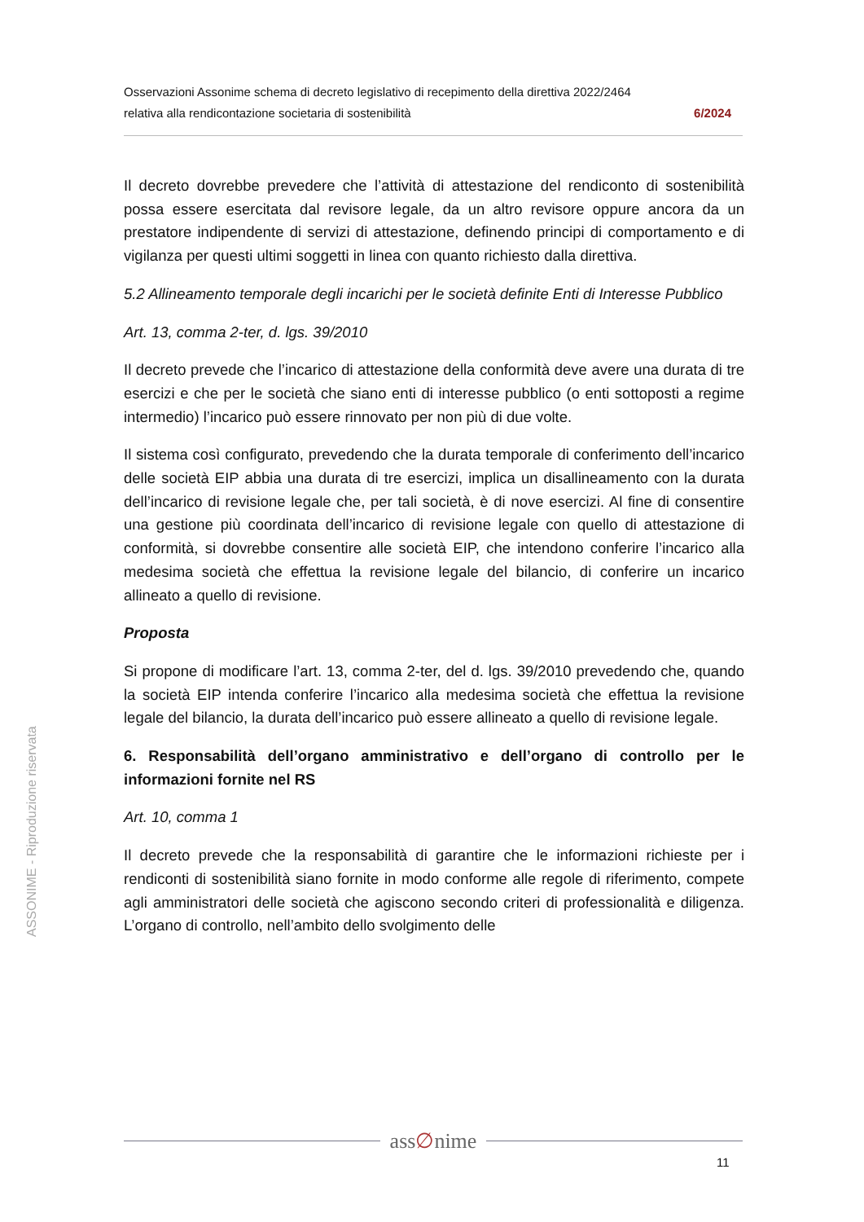ASSONIME - Riproduzione riservata
Osservazioni Assonime schema di decreto legislativo di recepimento della direttiva 2022/2464
relativa alla rendicontazione societaria di sostenibilità 6/2024
Il decreto dovrebbe prevedere che l’attività di attestazione del rendiconto di sostenibilità possa essere esercitata dal revisore legale, da un altro revisore oppure ancora da un prestatore indipendente di servizi di attestazione, definendo principi di comportamento e di vigilanza per questi ultimi soggetti in linea con quanto richiesto dalla direttiva.
5.2 Allineamento temporale degli incarichi per le società definite Enti di Interesse Pubblico
Art. 13, comma 2-ter, d. lgs. 39/2010
Il decreto prevede che l’incarico di attestazione della conformità deve avere una durata di tre esercizi e che per le società che siano enti di interesse pubblico (o enti sottoposti a regime intermedio) l’incarico può essere rinnovato per non più di due volte.
Il sistema così configurato, prevedendo che la durata temporale di conferimento dell’incarico delle società EIP abbia una durata di tre esercizi, implica un disallineamento con la durata dell’incarico di revisione legale che, per tali società, è di nove esercizi. Al fine di consentire una gestione più coordinata dell’incarico di revisione legale con quello di attestazione di conformità, si dovrebbe consentire alle società EIP, che intendono conferire l’incarico alla medesima società che effettua la revisione legale del bilancio, di conferire un incarico allineato a quello di revisione.
Proposta
Si propone di modificare l’art. 13, comma 2-ter, del d. lgs. 39/2010 prevedendo che, quando la società EIP intenda conferire l’incarico alla medesima società che effettua la revisione legale del bilancio, la durata dell’incarico può essere allineato a quello di revisione legale.
6. Responsabilità dell’organo amministrativo e dell’organo di controllo per le informazioni fornite nel RS
Art. 10, comma 1
Il decreto prevede che la responsabilità di garantire che le informazioni richieste per i rendiconti di sostenibilità siano fornite in modo conforme alle regole di riferimento, compete agli amministratori delle società che agiscono secondo criteri di professionalità e diligenza. L’organo di controllo, nell’ambito dello svolgimento delle
ass∅nime
11